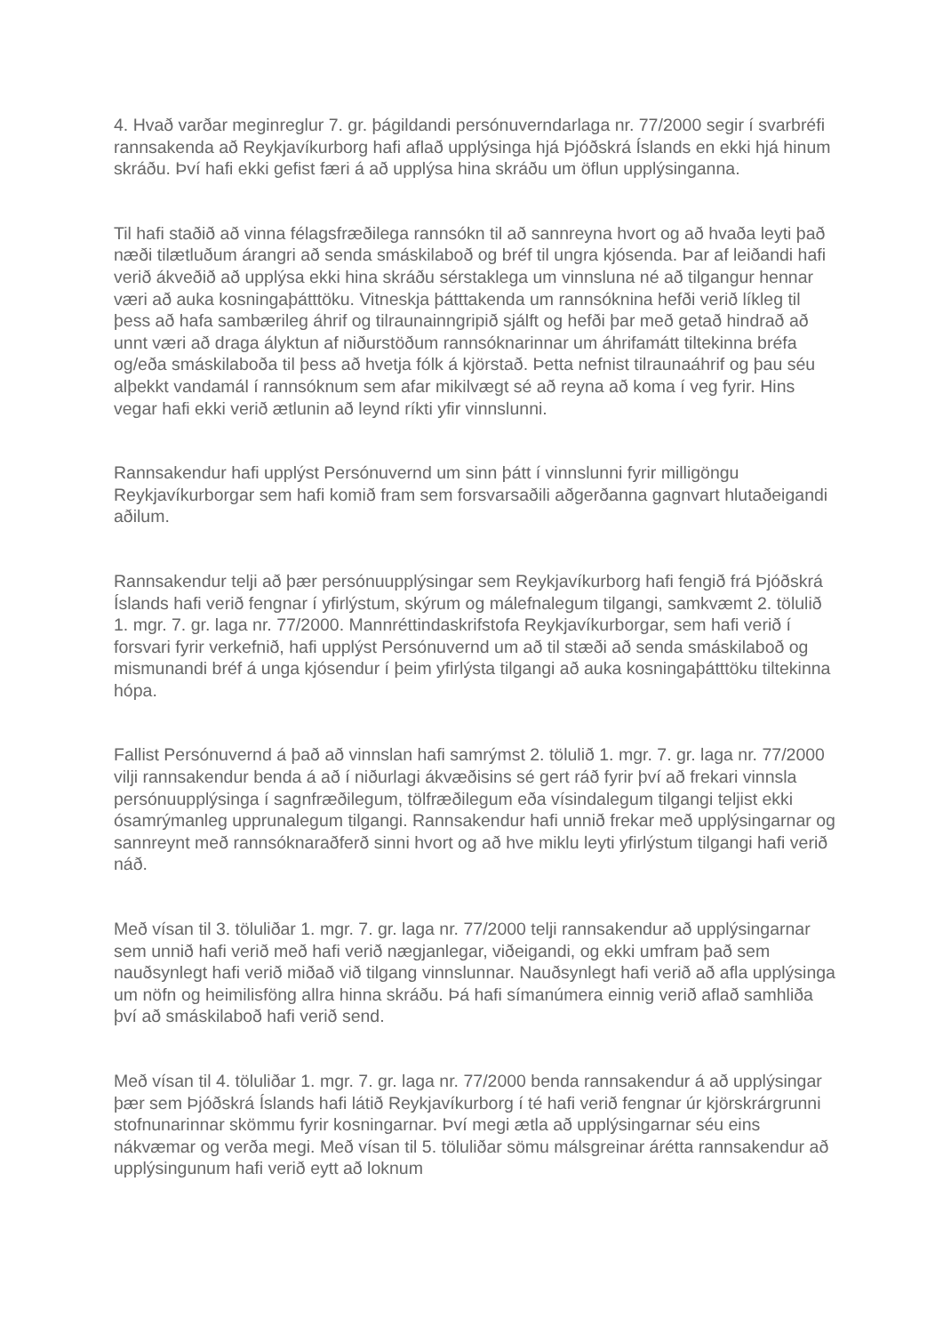4. Hvað varðar meginreglur 7. gr. þágildandi persónuverndarlaga nr. 77/2000 segir í svarbréfi rannsakenda að Reykjavíkurborg hafi aflað upplýsinga hjá Þjóðskrá Íslands en ekki hjá hinum skráðu. Því hafi ekki gefist færi á að upplýsa hina skráðu um öflun upplýsinganna.
Til hafi staðið að vinna félagsfræðilega rannsókn til að sannreyna hvort og að hvaða leyti það næði tilætluðum árangri að senda smáskilaboð og bréf til ungra kjósenda. Þar af leiðandi hafi verið ákveðið að upplýsa ekki hina skráðu sérstaklega um vinnsluna né að tilgangur hennar væri að auka kosningaþátttöku. Vitneskja þátttakenda um rannsóknina hefði verið líkleg til þess að hafa sambærileg áhrif og tilraunainngripið sjálft og hefði þar með getað hindrað að unnt væri að draga ályktun af niðurstöðum rannsóknarinnar um áhrifamátt tiltekinna bréfa og/eða smáskilaboða til þess að hvetja fólk á kjörstað. Þetta nefnist tilraunaáhrif og þau séu alþekkt vandamál í rannsóknum sem afar mikilvægt sé að reyna að koma í veg fyrir. Hins vegar hafi ekki verið ætlunin að leynd ríkti yfir vinnslunni.
Rannsakendur hafi upplýst Persónuvernd um sinn þátt í vinnslunni fyrir milligöngu Reykjavíkurborgar sem hafi komið fram sem forsvarsaðili aðgerðanna gagnvart hlutaðeigandi aðilum.
Rannsakendur telji að þær persónuupplýsingar sem Reykjavíkurborg hafi fengið frá Þjóðskrá Íslands hafi verið fengnar í yfirlýstum, skýrum og málefnalegum tilgangi, samkvæmt 2. tölulið 1. mgr. 7. gr. laga nr. 77/2000. Mannréttindaskrifstofa Reykjavíkurborgar, sem hafi verið í forsvari fyrir verkefnið, hafi upplýst Persónuvernd um að til stæði að senda smáskilaboð og mismunandi bréf á unga kjósendur í þeim yfirlýsta tilgangi að auka kosningaþátttöku tiltekinna hópa.
Fallist Persónuvernd á það að vinnslan hafi samrýmst 2. tölulið 1. mgr. 7. gr. laga nr. 77/2000 vilji rannsakendur benda á að í niðurlagi ákvæðisins sé gert ráð fyrir því að frekari vinnsla persónuupplýsinga í sagnfræðilegum, tölfræðilegum eða vísindalegum tilgangi teljist ekki ósamrýmanleg upprunalegum tilgangi. Rannsakendur hafi unnið frekar með upplýsingarnar og sannreynt með rannsóknaraðferð sinni hvort og að hve miklu leyti yfirlýstum tilgangi hafi verið náð.
Með vísan til 3. töluliðar 1. mgr. 7. gr. laga nr. 77/2000 telji rannsakendur að upplýsingarnar sem unnið hafi verið með hafi verið nægjanlegar, viðeigandi, og ekki umfram það sem nauðsynlegt hafi verið miðað við tilgang vinnslunnar. Nauðsynlegt hafi verið að afla upplýsinga um nöfn og heimilisföng allra hinna skráðu. Þá hafi símanúmera einnig verið aflað samhliða því að smáskilaboð hafi verið send.
Með vísan til 4. töluliðar 1. mgr. 7. gr. laga nr. 77/2000 benda rannsakendur á að upplýsingar þær sem Þjóðskrá Íslands hafi látið Reykjavíkurborg í té hafi verið fengnar úr kjörskrárgrunni stofnunarinnar skömmu fyrir kosningarnar. Því megi ætla að upplýsingarnar séu eins nákvæmar og verða megi. Með vísan til 5. töluliðar sömu málsgreinar árétta rannsakendur að upplýsingunum hafi verið eytt að loknum